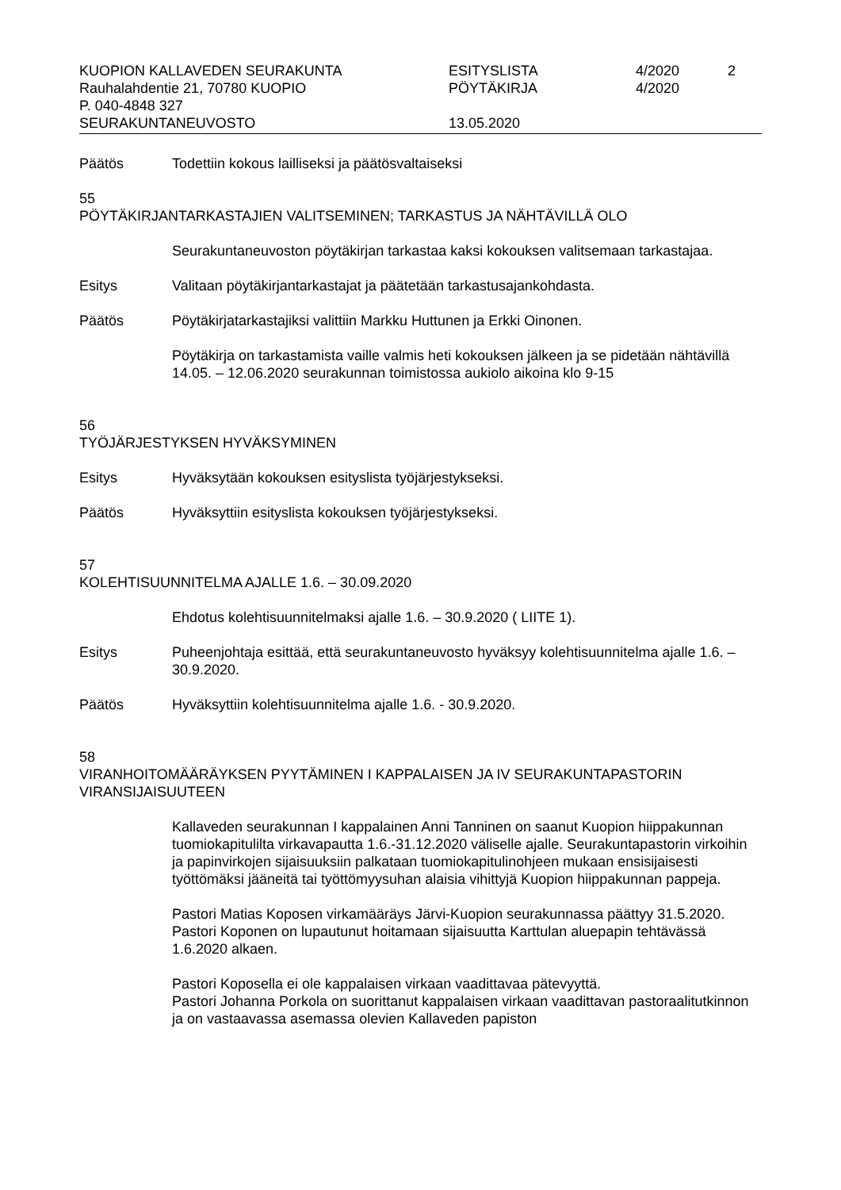KUOPION KALLAVEDEN SEURAKUNTA
ESITYSLISTA
4/2020
2
Rauhalahdentie 21, 70780 KUOPIO
PÖYTÄKIRJA
4/2020
P. 040-4848 327
SEURAKUNTANEUVOSTO
13.05.2020
Päätös Todettiin kokous lailliseksi ja päätösvaltaiseksi
55
PÖYTÄKIRJANTARKASTAJIEN VALITSEMINEN; TARKASTUS JA NÄHTÄVILLÄ OLO
Seurakuntaneuvoston pöytäkirjan tarkastaa kaksi kokouksen valitsemaan tarkastajaa.
Esitys Valitaan pöytäkirjantarkastajat ja päätetään tarkastusajankohdasta.
Päätös Pöytäkirjatarkastajiksi valittiin Markku Huttunen ja Erkki Oinonen.
Pöytäkirja on tarkastamista vaille valmis heti kokouksen jälkeen ja se pidetään nähtävillä 14.05. – 12.06.2020 seurakunnan toimistossa aukiolo aikoina klo 9-15
56
TYÖJÄRJESTYKSEN HYVÄKSYMINEN
Esitys Hyväksytään kokouksen esityslista työjärjestykseksi.
Päätös Hyväksyttiin esityslista kokouksen työjärjestykseksi.
57
KOLEHTISUUNNITELMA AJALLE 1.6. – 30.09.2020
Ehdotus kolehtisuunnitelmaksi ajalle 1.6. – 30.9.2020 ( LIITE 1).
Esitys Puheenjohtaja esittää, että seurakuntaneuvosto hyväksyy kolehtisuunnitelma ajalle 1.6. – 30.9.2020.
Päätös Hyväksyttiin kolehtisuunnitelma ajalle 1.6. - 30.9.2020.
58
VIRANHOITOMÄÄRÄYKSEN PYYTÄMINEN I KAPPALAISEN JA IV SEURAKUNTAPASTORIN VIRANSIJAISUUTEEN
Kallaveden seurakunnan I kappalainen Anni Tanninen on saanut Kuopion hiippakunnan tuomiokapitulilta virkavapautta 1.6.-31.12.2020 väliselle ajalle. Seurakuntapastorin virkoihin ja papinvirkojen sijaisuuksiin palkataan tuomiokapitulinohjeen mukaan ensisijaisesti työttömäksi jääneitä tai työttömyysuhan alaisia vihittyjä Kuopion hiippakunnan pappeja.
Pastori Matias Koposen virkamääräys Järvi-Kuopion seurakunnassa päättyy 31.5.2020. Pastori Koponen on lupautunut hoitamaan sijaisuutta Karttulan aluepapin tehtävässä 1.6.2020 alkaen.
Pastori Koposella ei ole kappalaisen virkaan vaadittavaa pätevyyttä.
Pastori Johanna Porkola on suorittanut kappalaisen virkaan vaadittavan pastoraalitutkinnon ja on vastaavassa asemassa olevien Kallaveden papiston